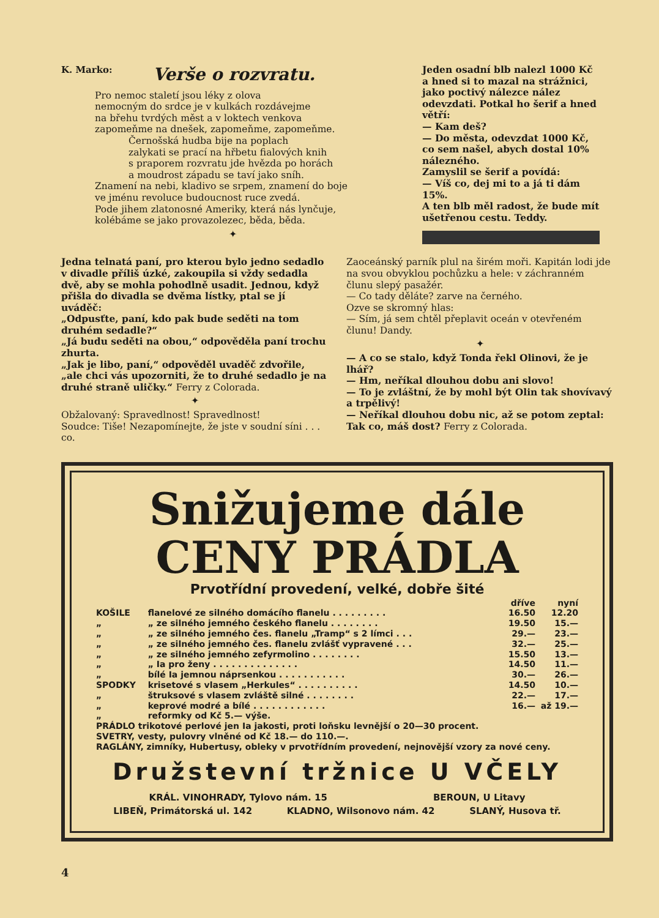K. Marko: Verše o rozvratu.
Pro nemoc staletí jsou léky z olova
nemocným do srdce je v kulkách rozdávejme
na břehu tvrdých měst a v loktech venkova
zapomeňme na dnešek, zapomeňme, zapomeňme.
Černošská hudba bije na poplach
zalykati se prací na hřbetu fialových knih
s praporem rozvratu jde hvězda po horách
a moudrost západu se taví jako sníh.
Znamení na nebi, kladivo se srpem, znamení do boje
ve jménu revoluce budoucnost ruce zvedá.
Pode jihem zlatonosné Ameriky, která nás lynčuje,
kolébáme se jako provazolezec, běda, běda.
✦
Jeden osadní blb nalezl 1000 Kč a hned si to mazal na strážnici, jako poctivý nálezce nález odevzdati. Potkal ho šerif a hned větří:
— Kam deš?
— Do města, odevzdat 1000 Kč, co sem našel, abych dostal 10% nálezného.
Zamyslil se šerif a povídá:
— Víš co, dej mi to a já ti dám 15%.
A ten blb měl radost, že bude mít ušetřenou cestu. Teddy.
Jedna telnatá paní, pro kterou bylo jedno sedadlo v divadle příliš úzké, zakoupila si vždy sedadla dvě, aby se mohla pohodlně usadit. Jednou, když přišla do divadla se dvěma lístky, ptal se jí uváděč:
„Odpusťte, paní, kdo pak bude seděti na tom druhém sedadle?“
„Já budu seděti na obou,“ odpověděla paní trochu zhurta.
„Jak je libo, paní,“ odpověděl uvaděč zdvořile, „ale chci vás upozorniti, že to druhé sedadlo je na druhé straně uličky.“ Ferry z Colorada.
✦
Obžalovaný: Spravedlnost! Spravedlnost!
Soudce: Tiše! Nezapomínejte, že jste v soudní síni . . . co.
Zaoceánský parník plul na širém moři. Kapitán lodi jde na svou obvyklou pochůzku a hele: v záchranném člunu slepý pasažér.
— Co tady děláte? zarve na černého.
Ozve se skromný hlas:
— Sím, já sem chtěl přeplavit oceán v otevřeném člunu! Dandy.
✦
— A co se stalo, když Tonda řekl Olinovi, že je lhář?
— Hm, neříkal dlouhou dobu ani slovo!
— To je zvláštní, že by mohl být Olin tak shovívavý a trpělivý!
— Neříkal dlouhou dobu nic, až se potom zeptal: Tak co, máš dost? Ferry z Colorada.
Snižujeme dále
CENY PRÁDLA
Prvotřídní provedení, velké, dobře šité
| | | dříve | nyní |
| --- | --- | --- | --- |
| KOŠILE | flanelové ze silného domácího flanelu . . . . . . . . . | 16.50 | 12.20 |
| „ | „ ze silného jemného českého flanelu . . . . . . . . | 19.50 | 15.— |
| „ | „ ze silného jemného čes. flanelu „Tramp“ s 2 límci . . . | 29.— | 23.— |
| „ | „ ze silného jemného čes. flanelu zvlášť vypravené . . . | 32.— | 25.— |
| „ | „ ze silného jemného zefyrmolino . . . . . . . . | 15.50 | 13.— |
| „ | „ Ia pro ženy . . . . . . . . . . . . . . | 14.50 | 11.— |
| „ | bílé Ia jemnou náprsenkou . . . . . . . . . . . | 30.— | 26.— |
| SPODKY | krisetové s vlasem „Herkules“ . . . . . . . . . . | 14.50 | 10.— |
| „ | štruksové s vlasem zvláště silné . . . . . . . . | 22.— | 17.— |
| „ | keprové modré a bílé . . . . . . . . . . . . | 16.— | až 19.— |
| „ | reformky od Kč 5.— výše. | | |
PRÁDLO trikotové perlové jen Ia jakosti, proti loňsku levnější o 20—30 procent.
SVETRY, vesty, pulovry vlněné od Kč 18.— do 110.—.
RAGLÁNY, zimníky, Hubertusy, obleky v prvotřídním provedení, nejnovější vzory za nové ceny.
Družstevní tržnice U VČELY
KRÁL. VINOHRADY, Tylovo nám. 15 BEROUN, U Litavy
LIBEŇ, Primátorská ul. 142 KLADNO, Wilsonovo nám. 42 SLANÝ, Husova tř.
4